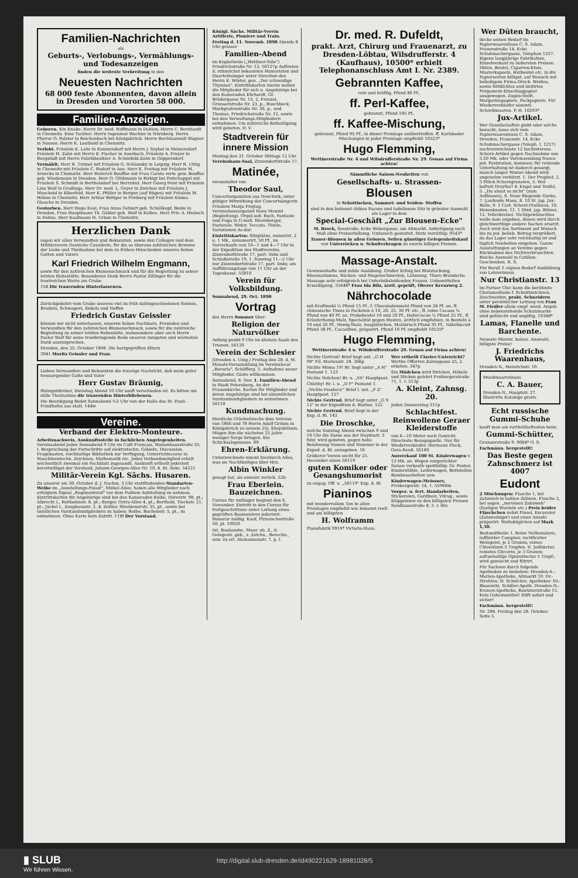Familien-Nachrichten
als
Geburts-, Verlobungs-, Vermählungs- und Todesanzeigen
finden die weiteste Verbreitung in den
Neuesten Nachrichten
68 000 feste Abonnenten, davon allein in Dresden und Vororten 58 000.
Familien-Anzeigen.
Geboren. Ein Knabe: Herrn Dr. med. Hoffmann in Dahlen; Herrn C. Bernhardt in Chemnitz. Eine Tochter: Herrn Ingenieur Wachler in Nürnberg. Herrn Pfarrer O. Polster in Reichenbach bei Königsbrück. Herrn Rechtsanwalt Wagner in Nossen. Herrn K. Leuthold in Chemnitz.
Verlobt. Fräulein E. Lohr in Kunnersdorf mit Herrn J. Seybel in Meinersdorf. Fräulein H. Zahn mit Herrn E. Fischer in Auerbach. Fräulein A. Freyer in Burgstädt mit Herrn Fabrikbesitzer A. Schönfeld-Zahn in Göppersdorf.
Vermählt. Herr R. Trömel mit Fräulein G. Schlansky in Leipzig. Herr R. Uhlig in Chemnitz mit Fräulein C. Rudorf in Aue. Herr K. Freitag mit Fräulein M. Arnecke in Chemnitz. Herr Heinrich Bouffee mit Frau Carola verw. gew. Bouffee geb. Wiedemann in Dresden. Herr O. Glühmann in Birkigt bei Potschappel mit Fräulein S. Schmidt in Berthelsdorf bei Herrnhut. Herr Georg Feist mit Fräulein Lina Wolf in Großluga. Herr Dr. med. L. Geyer in Zwickau mit Fräulein J. Muscheid in Elberfeld. Herr K. Pfüller in Bergen (auf Rügen) mit Fräulein M. Höhne in Chemnitz. Herr Arthur Böttger in Freiberg mit Fräulein Emma Glauche in Dresden.
Gestorben. Herr Hugo Kaul, Frau Anna Gehlert geb. Schöllkopf, Beide in Dresden. Frau Hauptmann Th. Gäbler geb. Wolf in Kelbra. Herr Priv. A. Hiebsch in Dohna. Herr Kaufmann H. Urban in Chemnitz.
Herzlichen Dank
sagen wir allen Verwandten und Bekannten, sowie den Collegen und dem Militärverein Deutsche Cavallerie, für die so überaus zahlreichen Beweise der Liebe und Theilnahme bei dem zu frühen Hinscheiden unseres lieben Gatten und Vaters
Karl Friedrich Wilhelm Engmann,
sowie für den zahlreichen Blumenschmuck und für die Begleitung zu seiner letzten Ruhestätte. Besonderen Dank Herrn Pastor Zillinger für die trostreichen Worte am Grabe.
158 Die trauernden Hinterlassenen.
Zurückgekehrt vom Grabe unseres viel zu früh dahingeschiedenen Sohnes, Bruders, Schwagers, Enkels und Neffen
Friedrich Gustav Geissler
können wir nicht unterlassen, unseren lieben Nachbarn, Freunden und Verwandten für den zahlreichen Blumenschmuck, sowie für die zahlreiche Begleitung zu seiner letzten Ruhestätte, insbesondere aber auch Herrn Pastor Wolf für seine trostbringende Rede unseren innigsten und wärmsten Dank auszusprechen.
Dresden, den 25. October 1898. Die hartgeprüften Eltern
3941 Moritz Geissler und Frau.
Lieben Verwandten und Bekannten die traurige Nachricht, daß mein guter treusorgender Gatte und Vater
Herr Gustav Bräunig,
Steingutdreher, Dienstag Abend 10 Uhr sanft verschieden ist. Es bitten um stille Theilnahme die trauernden Hinterbliebenen.
Die Beerdigung findet Sonnabend ½3 Uhr von der Halle des St. Pauli-Friedhofes aus statt. 144w
Vereine.
Verband der Elektro-Monteure.
Arbeitsnachweis, Auskunftsstelle in fachlichen Angelegenheiten. Vereinsabend jeden Sonnabend 9 Uhr im Café Français, Waisenhausstraße 35, I. Besprechung der Fortschritte auf elektrotechn. Gebiete, Discussion, Fragekasten, reichhaltige Bibliothek zur Verfügung, Unterrichtscurse in Maschinentechn. Zeichnen, Mathematik etc. Jedes Verbandsmitglied erhält wöchentlich zweimal ein Fachblatt zugesandt. Auskunft ertheilt jederzeit bereitwilligst der Vorstand, Johann-Georgen-Allee Nr. 10, 4. Et. links. 54221
Militär-Verein Kgl. Sächs. Husaren.
Zu unserer am 30. October d. J. Nachm. 3 Uhr stattfindenden Standarten-Weihe im „Ausstellungs-Palast", Stübel-Allee, haben alle Mitglieder nach erfolgtem Signal „Regimentsruf" vor dem Podium Aufstellung zu nehmen. Eintrittskarten für Angehörige sind bei den Kameraden Kulke, Dürerstr. 98, pt.; Albrecht I., Reitbahnstr. 8, pt.; Berger, Ostra-Allee 4, pt.; Berthold, Tieckstr. 21, pt.; Jäckel I., Zeughausstr. 2, 4; Zeitler, Strehlenerstr. 35, pt., sowie bei sämtlichen Vorstandsmitgliedern zu haben; Rothe, Buchenstr. 5, pt., zu entnehmen. Ohne Karte kein Zutritt. 118f Der Vorstand.
Königl. Sächs. Militär-Verein Artillerie, Pioniere und Train.
Freitag d. 11. Novemb. 1898 Abends 8 Uhr grosser
Familien-Abend
im Keglerheim („Wettiner-Säle") Friedrichstraße Nr. 12. 56127p Auftreten d. rühmlichst bekannten Humoristen und Quartettsänger unter Direction des Herrn E. Winter, gen. „Der schneidige Thymian". Eintrittskarten hierzu wollen die Mitglieder für sich u. Angehörige bei den Kameraden Ehrhardt, Gr. Brüdergasse Nr. 15, 2, Frenzel, Grunaerstraße Nr. 23, p., Buschbeck, Markgrafenstraße Nr. 36, p., und Thomas, Friedrichstraße Nr. 12, sowie bei den Verwaltungs-Mitgliedern entnehmen. Um zahlreiche Betheiligung wird gebeten. D. V.
Stadtverein für innere Mission
Montag den 31. October Mittags 12 Uhr Vereinshaus-Saal, Zinzendorfstraße 17,
Matinée,
veranstaltet von
Theodor Saul,
Concertorganisten aus New-York, unter gütiger Mitwirkung der Concertsängerin Fräulein Manja Frojtag, Vereinshausorganist Hans Menzel (Begleitung). Orgel-soli: Bach, Fantasie und Fuga in G-moll. Rheinberger, Pastorale. Widor, Toccata. Thiele, Variationen As-dur.
Eintrittskarten: Sitzplätze, numerirt, 2 u. 1 Mk., unnumerirt, 50 Pf., im Vorverkaufe von 10—1 und 4—7 Uhr in der Expedition des Stadtvereins, Zinzendorfstraße 17, part. links und Schloßstraße 19, 1. Sonntag 11—2 Uhr nur Zinzendorfstraße 17, part. links; am Aufführungstage von 11 Uhr an der Tageskasse. 55810
Verein für Volksbildung.
Sonnabend, 29. Oct. 1898
Vortrag
des Herrn Sommer über:
Religion der Naturvölker
Anfang punkt 9 Uhr im kleinen Saale des Trianon. 56120
Verein der Schlesier
(Dresden u. Umg.) Freitag den 28. d. M. Monats-Versammlung im Vereinslocal „Bavaria", Schöfferg. 3. Aufnahme neuer Mitglieder. Gäste willkommen.
Sonnabend, 8. Nov. 1. Familien-Abend in Stadt Petersburg, An der Frauenkirche. Karten für Mitglieder und deren Angehörige sind bei sämmtlichen Vorstandsmitgliedern zu entnehmen. 56118
Kundmachung.
Herzliche Glückwünsche dem Veteran von 1866 und 70 Herrn Adolf Grimm in Königsbrück zu seinem 25j. Ehejubiläum. Mögen ihm die nächsten 25 Jahre weniger Sorge bringen. Ein Schicksalsgenosse. 89
Ehren-Erklärung.
Unterzeichnete nimmt hierdurch Alles, was sie Nachtheiliges über Hrn.
Albin Winkler
gesagt hat, als unwahr zurück. 52b
Frau Eberlein.
Bauzeichnen.
Cursus für Anfänger beginnt den 6. November. Eintritt in den Cursus für Fortgeschrittene unter Leitung eines geprüften Baumeisters jederzeit. Honorar mäßig. Kauf, Pirnaischestraße 50, pt. 10020
Int. Bauhandw., Maur. ob. Z., it. Gelegenh. geb., z. Zeichn., Berechn., usw. zu erl. Alemannenstr. 7, p. l.
Dr. med. R. Dufeldt,
prakt. Arzt, Chirurg und Frauenarzt, zu Dresden-Löbtau, Wilsdrufferstr. 4 (Kaufhaus), 10500* erhielt Telephonanschluss Amt I. Nr. 2389.
Gebrannten Kaffee,
rein und kräftig, Pfund 80 Pf.,
ff. Perl-Kaffee,
gebrannt, Pfund 105 Pf.,
ff. Kaffee-Mischung,
gebrannt, Pfund 95 Pf., in dieser Preislage unübertroffen. ff. Karlsbader Mischungen in jeder Preislage empfiehlt 10523*
Hugo Flemming,
Wettinerstraße Nr. 4 und Wilsdrufferstraße Nr. 29. Genau auf Firma achten!
Sämmtliche Saison-Neuheiten von
Gesellschafts- u. Strassen-
Blousen
in Schottischen, Sammet- und Seiden- Stoffen
sind in den bekannt chiken Façons und tadellosem Sitz in grösster Auswahl am Lager in dem
Special-Geschäft „Zur Blousen-Ecke"
M. Brock, Seestraße, Ecke Webergasse, am Altmarkt. Anfertigung nach Maß ohne Preiserhöhung. Umtausch gestattet. Stets vorräthig: 9543*
Trauer-Blousen in allen Grössen. Selten günstiger Gelegenheitskauf von Unterröcken u. Schulterkragen zu enorm billigen Preisen.
Massage-Anstalt.
Gewissenhafte und milde Ausübung. Großer Erfolg bei Blutstockung, Rheumatismus, Rücken- und Magenschmerzen, Lähmung. Thure Brandsche Massage sehr erfolgreich bei Unterleibsleidenden Frauen. Unbemittelten Ermäßigung. 55648* Frau Ida Bilz, ärztl. geprüft, Oberer Kreuzweg 2.
Nährchocolade
mit Kraftmehl ¼ Pfund 15 Pf., f. Chocoladenmehl Pfund von 28 Pf. an, ff. chinesische Thees in Packeten à 10, 20, 25, 30 Pf. etc., ff. reine Cacaos ¼ Pfund von 40 Pf. an, Probebeutel 10 und 20 Pf., Hafercacao ¼ Pfund 25 Pf., ff. Kräuterhonig-Malz, Specialität gegen Husten, ärztlich empfohlen, in Beuteln à 10 und 20 Pf., Honig-Malz, Ausplätzchen, Malzbruch Pfund 35 Pf., Nährbiscuit Pfund 38 Pf., Cacaothee, präparirt, Pfund 10 Pf. empfiehlt 10535*
Hugo Flemming,
Wettinerstraße 4 u. Wilsdrufferstraße 29. Genau auf Firma achten!
Nichte Gertrud! Brief liegt unt. „G H 99" Fil. Marienstr. 28. 366p
Nichte Minna 19! Br. liegt unter „A H" Postamt 1. 123
Nichte Veilchen! Br. u. „VA" Hauptpost.
Chlothy! Br. l. u. „D P" Postamt 1.
„Nichte Feodora!" Brief l. unt. „P Z" Hauptpost. 127
Nichte Gertrud. Brief liegt unter „G S 12" in der Expedition d. Blattes. 122
Nichte Gertrud. Brief liegt in der Exp. d. Bl. 143
Die Droschke,
welche Sonntag Abend zwischen 9 und 10 Uhr die Dame aus der Haydnstr. 3 fuhr, wird gebeten, gegen hohe Belohnung Namen und Nummer in der Exped. d. Bl. anzugeben. 10
Größerer Verein sucht für 25. December einen 56119
guten Komiker oder Gesangshumorist
zu engag. Off. u. „56119" Exp. d. Bl.
Pianinos
mit wundervollem Ton in allen Preislagen empfiehlt wie bekannt reell und am billigsten
H. Wolframm
Pianofabrik 9919* Victoria-Haus.
Wer ertheilt Clavier-Unterricht? Werthe Offerten Zahnsgasse 25, 2. erbeten. 347p
Ein Mädchen wird Stricken, Häkeln und Sticken gelehrt Freibergerstraße 71, 1. r. 313p
A. Kleint, Zahnsg. 20.
Jeden Donnerstag 311p
Schlachtfest.
Reinwollene Geraer Kleiderstoffe
von 6—10 Meter nach Gewicht. Directeste Bezugsquelle. Nur für Wiederverkäufer. Hermann Fleck, Gera-Reuß. 56180
Ausverkauf 100 St. Kinderwagen v. 13 Mk. an. Wegen vorgerückter Saison verkaufe spottbillig: Gr. Posten Kinderstühle, Leiterwagen, Bettstellen Bambusarbeiten usw.
Kinderwagen-Meissner, Freibergerstr. 14, 1. 55968m
Vorgez. u. fert. Handarbeiten, Stickereien, Gardinen, Vitrag., sowie Klöppeleien zu den billigsten Preisen Sandhausstraße 8, 3. r. 66c
Wer Düten braucht,
decke seinen Bedarf im Papierwaarenhaus C. S. Adam, Frauenstraße 14, Ecke Schuhmachergasse, Telephon 1257. Eigene langjährige Fabrikation, Einzelverkauf zu äußersten Preisen. Düten, Beutel, Cigarren-Etuis, Musterkapseln, Hutbeutel etc. in div. Papiersorten billigst, auf Wunsch mit beliebigem Firma-Druck. Weißes, sowie fettdichtes und imitirtes Pergament-Einschlagpapier ausgewogen. Zugeschnitt. Margarinepapiere. Packpapiere. Für Wiederverkäufer sämmtl. Schreibwaaren. P. H. 10293*
Jux-Artikel.
Wer Gesellschaften giebt oder solche besucht, lasse sich vom Papierwaarenhaus C. S. Adam, Dresden, Frauenstr. 14, Ecke Schuhmachergasse (Teleph. I, 1257) nachverzeichnete 12 hochinteress. Scherz-Artikel gegen Nachnahme von 3,50 Mk. oder Voreinsendung franco jed. Poststation, kommen; für reizende Unterhaltung ist dadurch gesorgt, manch langer Winter-Abend wird angenehm verkürzt. 1. Der Prophet, 2. 3 Stück Scherzgranaten, 3. Wer befreit Dreyfus? 4. Engel und Teufel, 5. „Du ahnst es nicht" (zum Aufblasen), 6. Neue fliegende Gurke, 7. Laufende Maus, 8. 10 St. jap. Jux-Bälle, 9. 1 Cart. Scherz-Pralinees, 10. Hexenknoten, 11. 1 Dtzd. jap. Blitzer, 12. Tellerkreisel. Nichtgewünschtes wolle man angeben, dieses wird durch gleichwerthige andere Sachen ersetzt. Auch wird das Sortiment auf Wunsch bis zu jed. belieb. Betrag vergrößert, da das Lager sehr reichhaltig ist und täglich Neuheiten eingehen. Ganze Ausstattungen an Vereine gegen Rücknahme des Nichtverbrauchten. Reiche Auswahl in Cotillon-Geschenken. R. S.
Für Beruf, f. eignen Bedarf Ausbildung von Lehrerinnen.
Nur Christianstr. 13
im Pariser Chic kann die berühmte Gloriamethode f. Schnittzeichnen, Zuschneiden, prakt. Schneidern unter persönlicher Leitung von Frau M. Fiedler allein empf. werd. Angeb. ohne nebenstehende Schutzmarke sind gefälscht und ungiltig. 10388*
Lamas, Flanelle und Barchente.
Neueste Muster, koloss. Auswahl, billigste Preise!
J. Friedrichs Waarenhaus,
Dresden-N., Heinrichstr. 10.
Musikwaarenhaus
C. A. Bauer,
Dresden-N., Hauptstr. 27. Illustrirte Kataloge gratis.
Echt russische Gummi-Schuhe
kauft man am vortheilhaftesten beim
Gummi-Schütter,
Grunaerstraße 9. 9604* O. S.
Fachmänn. hergestellt!
Das Beste gegen Zahnschmerz ist 4007
Eudont
2 Mischungen: Flasche 1, bei Zahnweh in hohlen Zähnen. Flasche 2, bei sogen. „nervösen Zahnweh" (fauligen Wurzeln etc.) Preis beider Fläschchen nebst Pinsel, Excavator (Zahnreiniger) und einer Anzahl präparirt. Watteküglchen auf Mark 1,50.
Bestandtheile: I. Reine Nelkensäure, raffinirter Campher, rectificirter Weingeist, je 2 Gramm; reines Chloroform 5 Tropfen. II. Jodtinctur, reinstes Glycerin, je 3 Gramm; safranhaltige Opiumtinctur 5 Tropf.; wird gemischt und filtrirt.
Für Sachsen durch folgende Apotheken zu beziehen: Dresden-A.: Marien-Apotheke, Altmarkt 10. Dr.-Strehlen, H. Schelcher, Apotheker. Dr.-Blasewitz, Schiller-Apoth. Dresden-N.: Kronen-Apotheke, Bautznerstraße 15. Kein Geheimmittel! Hilft sofort und sicher!
Fachmänn. hergestellt!
Nr. 298. Freitag den 28. October. Seite 5.
▮ SLUB
Wir führen Wissen.
http://digital.slub-dresden.de/id490221629-18981028/5